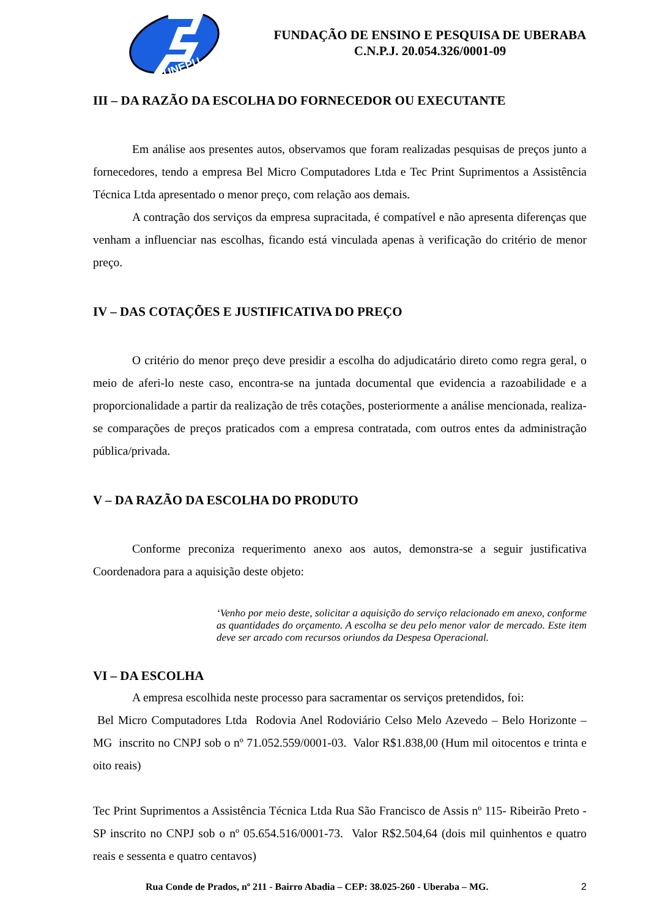UNEPU
FUNDAÇÃO DE ENSINO E PESQUISA DE UBERABA
C.N.P.J. 20.054.326/0001-09
III – DA RAZÃO DA ESCOLHA DO FORNECEDOR OU EXECUTANTE
Em análise aos presentes autos, observamos que foram realizadas pesquisas de preços junto a fornecedores, tendo a empresa Bel Micro Computadores Ltda e Tec Print Suprimentos a Assistência Técnica Ltda apresentado o menor preço, com relação aos demais.
A contração dos serviços da empresa supracitada, é compatível e não apresenta diferenças que venham a influenciar nas escolhas, ficando está vinculada apenas à verificação do critério de menor preço.
IV – DAS COTAÇÕES E JUSTIFICATIVA DO PREÇO
O critério do menor preço deve presidir a escolha do adjudicatário direto como regra geral, o meio de aferi-lo neste caso, encontra-se na juntada documental que evidencia a razoabilidade e a proporcionalidade a partir da realização de três cotações, posteriormente a análise mencionada, realiza-se comparações de preços praticados com a empresa contratada, com outros entes da administração pública/privada.
V – DA RAZÃO DA ESCOLHA DO PRODUTO
Conforme preconiza requerimento anexo aos autos, demonstra-se a seguir justificativa Coordenadora para a aquisição deste objeto:
‘Venho por meio deste, solicitar a aquisição do serviço relacionado em anexo, conforme as quantidades do orçamento. A escolha se deu pelo menor valor de mercado. Este item deve ser arcado com recursos oriundos da Despesa Operacional.
VI – DA ESCOLHA
A empresa escolhida neste processo para sacramentar os serviços pretendidos, foi:
Bel Micro Computadores Ltda Rodovia Anel Rodoviário Celso Melo Azevedo – Belo Horizonte – MG inscrito no CNPJ sob o nº 71.052.559/0001-03. Valor R$1.838,00 (Hum mil oitocentos e trinta e oito reais)
Tec Print Suprimentos a Assistência Técnica Ltda Rua São Francisco de Assis nº 115- Ribeirão Preto - SP inscrito no CNPJ sob o nº 05.654.516/0001-73. Valor R$2.504,64 (dois mil quinhentos e quatro reais e sessenta e quatro centavos)
Rua Conde de Prados, nº 211 - Bairro Abadia – CEP: 38.025-260 - Uberaba – MG. 2